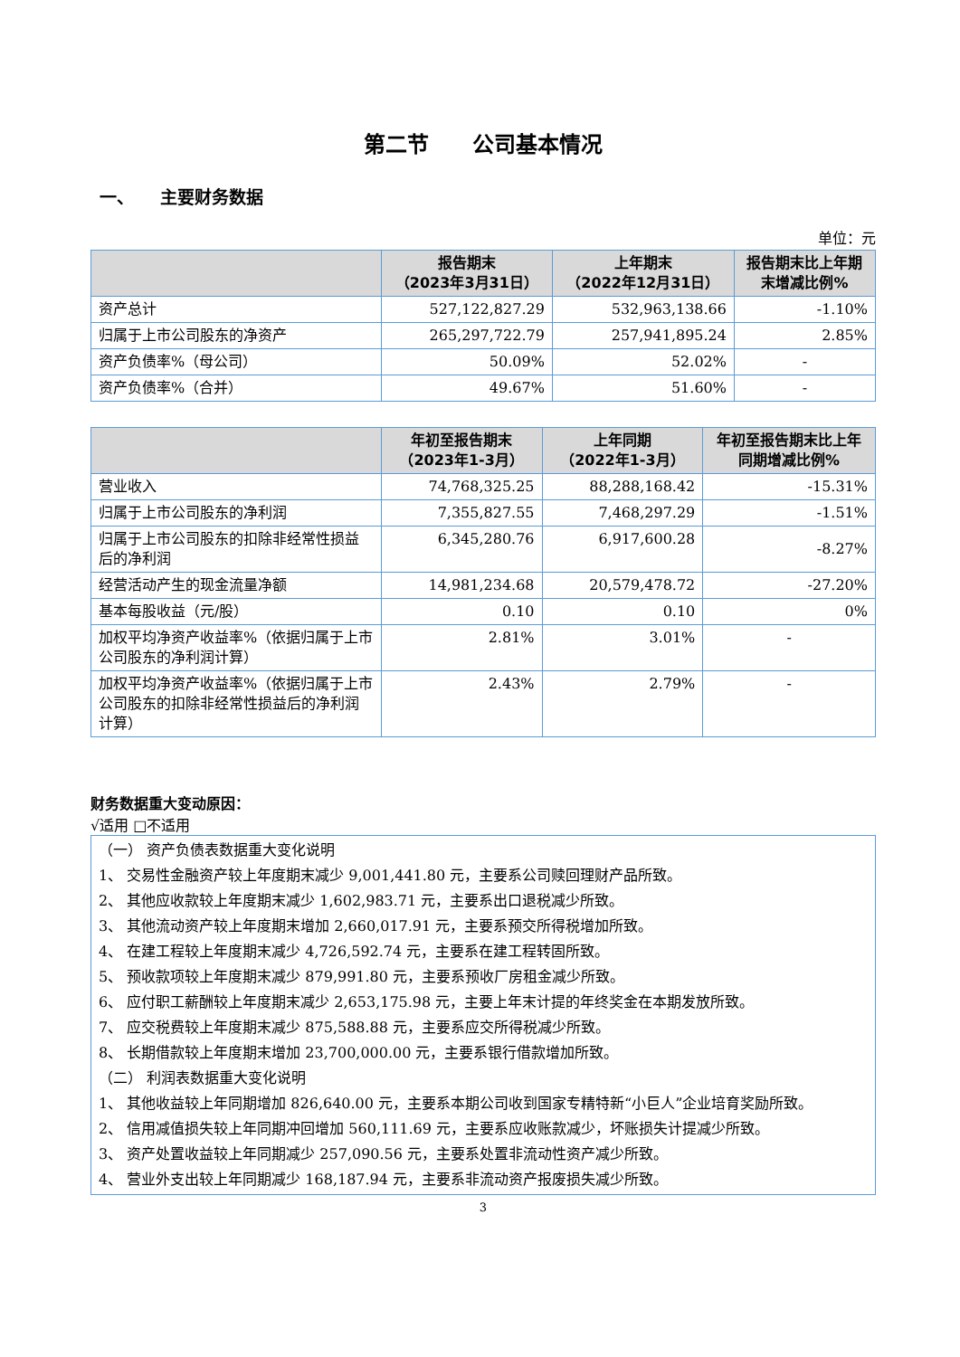第二节　　公司基本情况
一、　　主要财务数据
单位：元
| | 报告期末 （2023年3月31日） | 上年期末 （2022年12月31日） | 报告期末比上年期末增减比例% |
| --- | --- | --- | --- |
| 资产总计 | 527,122,827.29 | 532,963,138.66 | -1.10% |
| 归属于上市公司股东的净资产 | 265,297,722.79 | 257,941,895.24 | 2.85% |
| 资产负债率%（母公司） | 50.09% | 52.02% | - |
| 资产负债率%（合并） | 49.67% | 51.60% | - |
| | 年初至报告期末 （2023年1-3月） | 上年同期 （2022年1-3月） | 年初至报告期末比上年同期增减比例% |
| --- | --- | --- | --- |
| 营业收入 | 74,768,325.25 | 88,288,168.42 | -15.31% |
| 归属于上市公司股东的净利润 | 7,355,827.55 | 7,468,297.29 | -1.51% |
| 归属于上市公司股东的扣除非经常性损益后的净利润 | 6,345,280.76 | 6,917,600.28 | -8.27% |
| 经营活动产生的现金流量净额 | 14,981,234.68 | 20,579,478.72 | -27.20% |
| 基本每股收益（元/股） | 0.10 | 0.10 | 0% |
| 加权平均净资产收益率%（依据归属于上市公司股东的净利润计算） | 2.81% | 3.01% | - |
| 加权平均净资产收益率%（依据归属于上市公司股东的扣除非经常性损益后的净利润计算） | 2.43% | 2.79% | - |
财务数据重大变动原因：
√适用 □不适用
（一） 资产负债表数据重大变化说明
1、 交易性金融资产较上年度期末减少 9,001,441.80 元，主要系公司赎回理财产品所致。
2、 其他应收款较上年度期末减少 1,602,983.71 元，主要系出口退税减少所致。
3、 其他流动资产较上年度期末增加 2,660,017.91 元，主要系预交所得税增加所致。
4、 在建工程较上年度期末减少 4,726,592.74 元，主要系在建工程转固所致。
5、 预收款项较上年度期末减少 879,991.80 元，主要系预收厂房租金减少所致。
6、 应付职工薪酬较上年度期末减少 2,653,175.98 元，主要上年末计提的年终奖金在本期发放所致。
7、 应交税费较上年度期末减少 875,588.88 元，主要系应交所得税减少所致。
8、 长期借款较上年度期末增加 23,700,000.00 元，主要系银行借款增加所致。
（二） 利润表数据重大变化说明
1、 其他收益较上年同期增加 826,640.00 元，主要系本期公司收到国家专精特新“小巨人”企业培育奖励所致。
2、 信用减值损失较上年同期冲回增加 560,111.69 元，主要系应收账款减少，坏账损失计提减少所致。
3、 资产处置收益较上年同期减少 257,090.56 元，主要系处置非流动性资产减少所致。
4、 营业外支出较上年同期减少 168,187.94 元，主要系非流动资产报废损失减少所致。
3